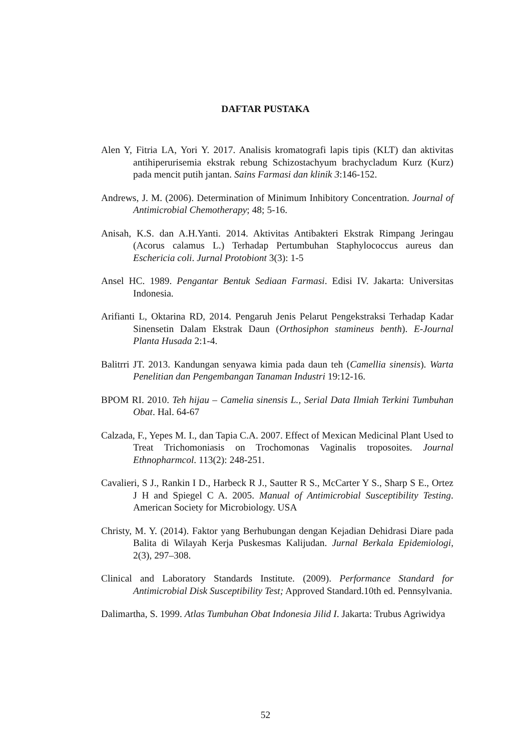DAFTAR PUSTAKA
Alen Y, Fitria LA, Yori Y. 2017. Analisis kromatografi lapis tipis (KLT) dan aktivitas antihiperurisemia ekstrak rebung Schizostachyum brachycladum Kurz (Kurz) pada mencit putih jantan. Sains Farmasi dan klinik 3:146-152.
Andrews, J. M. (2006). Determination of Minimum Inhibitory Concentration. Journal of Antimicrobial Chemotherapy; 48; 5-16.
Anisah, K.S. dan A.H.Yanti. 2014. Aktivitas Antibakteri Ekstrak Rimpang Jeringau (Acorus calamus L.) Terhadap Pertumbuhan Staphylococcus aureus dan Eschericia coli. Jurnal Protobiont 3(3): 1-5
Ansel HC. 1989. Pengantar Bentuk Sediaan Farmasi. Edisi IV. Jakarta: Universitas Indonesia.
Arifianti L, Oktarina RD, 2014. Pengaruh Jenis Pelarut Pengekstraksi Terhadap Kadar Sinensetin Dalam Ekstrak Daun (Orthosiphon stamineus benth). E-Journal Planta Husada 2:1-4.
Balitrri JT. 2013. Kandungan senyawa kimia pada daun teh (Camellia sinensis). Warta Penelitian dan Pengembangan Tanaman Industri 19:12-16.
BPOM RI. 2010. Teh hijau – Camelia sinensis L., Serial Data Ilmiah Terkini Tumbuhan Obat. Hal. 64-67
Calzada, F., Yepes M. I., dan Tapia C.A. 2007. Effect of Mexican Medicinal Plant Used to Treat Trichomoniasis on Trochomonas Vaginalis troposoites. Journal Ethnopharmcol. 113(2): 248-251.
Cavalieri, S J., Rankin I D., Harbeck R J., Sautter R S., McCarter Y S., Sharp S E., Ortez J H and Spiegel C A. 2005. Manual of Antimicrobial Susceptibility Testing. American Society for Microbiology. USA
Christy, M. Y. (2014). Faktor yang Berhubungan dengan Kejadian Dehidrasi Diare pada Balita di Wilayah Kerja Puskesmas Kalijudan. Jurnal Berkala Epidemiologi, 2(3), 297–308.
Clinical and Laboratory Standards Institute. (2009). Performance Standard for Antimicrobial Disk Susceptibility Test; Approved Standard.10th ed. Pennsylvania.
Dalimartha, S. 1999. Atlas Tumbuhan Obat Indonesia Jilid I. Jakarta: Trubus Agriwidya
52